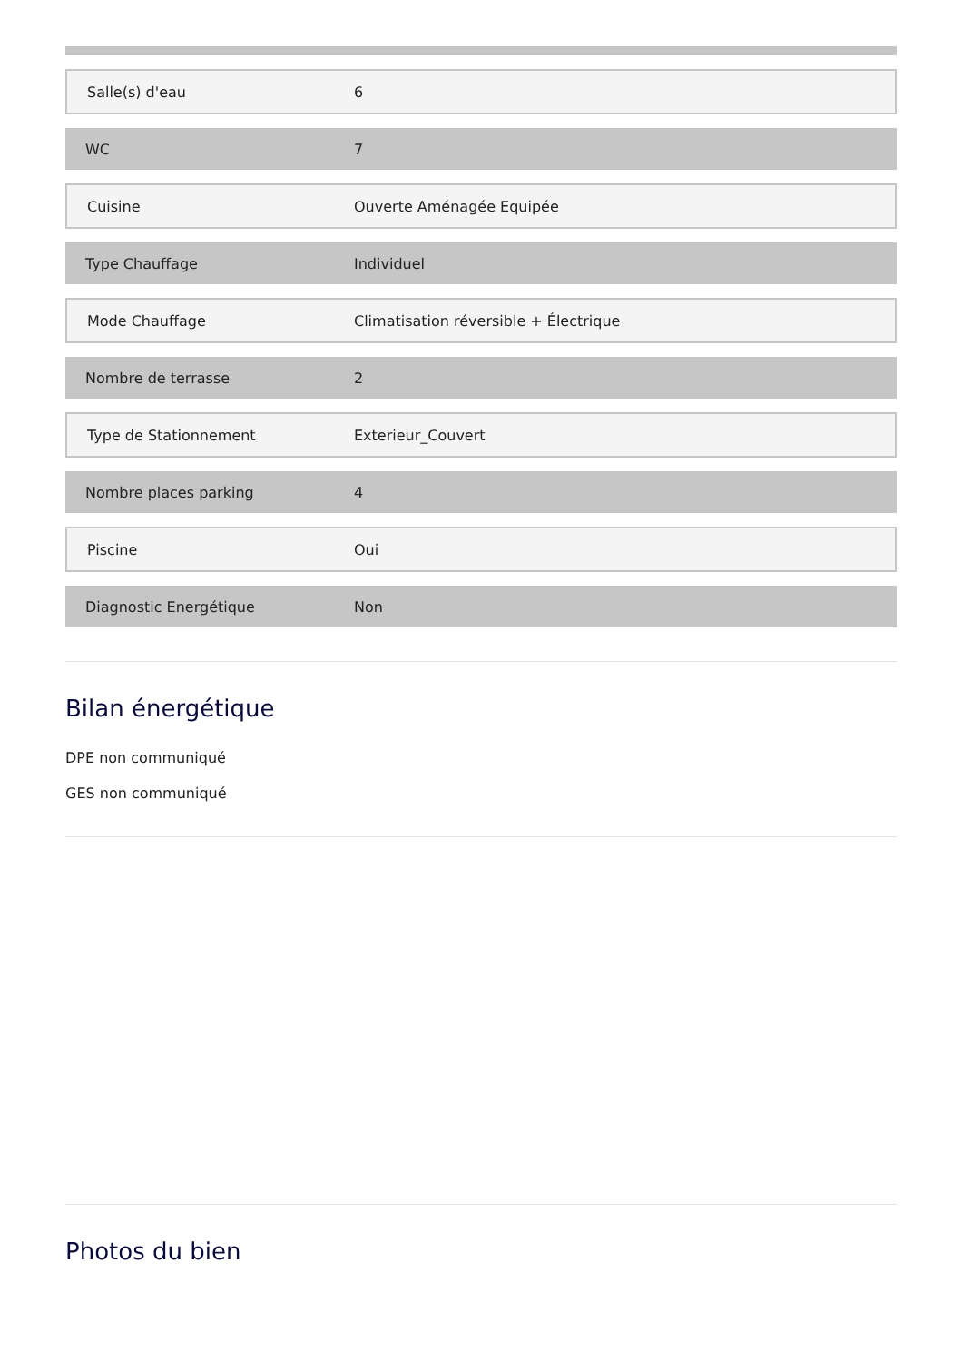| Salle(s) d'eau | 6 |
| WC | 7 |
| Cuisine | Ouverte Aménagée Equipée |
| Type Chauffage | Individuel |
| Mode Chauffage | Climatisation réversible + Électrique |
| Nombre de terrasse | 2 |
| Type de Stationnement | Exterieur_Couvert |
| Nombre places parking | 4 |
| Piscine | Oui |
| Diagnostic Energétique | Non |
Bilan énergétique
DPE non communiqué
GES non communiqué
Photos du bien